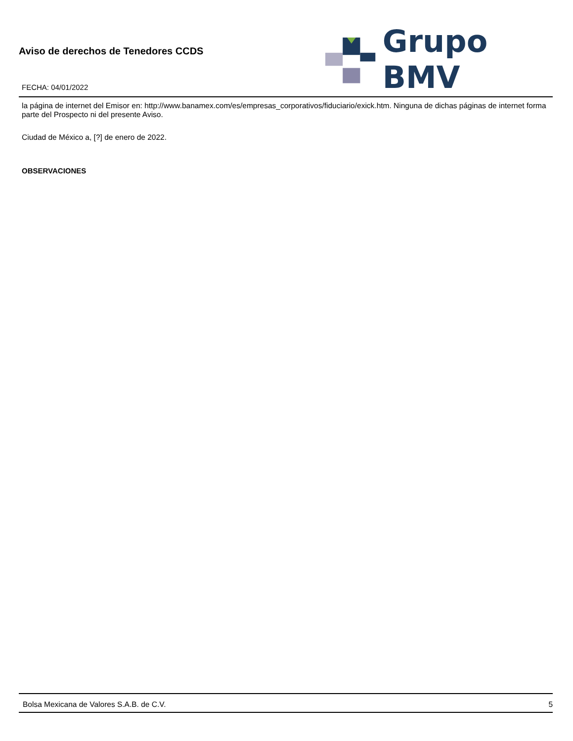Aviso de derechos de Tenedores CCDS
FECHA: 04/01/2022
Grupo BMV
la página de internet del Emisor en: http://www.banamex.com/es/empresas_corporativos/fiduciario/exick.htm. Ninguna de dichas páginas de internet forma parte del Prospecto ni del presente Aviso.
Ciudad de México a, [?] de enero de 2022.
OBSERVACIONES
Bolsa Mexicana de Valores S.A.B. de C.V. 5